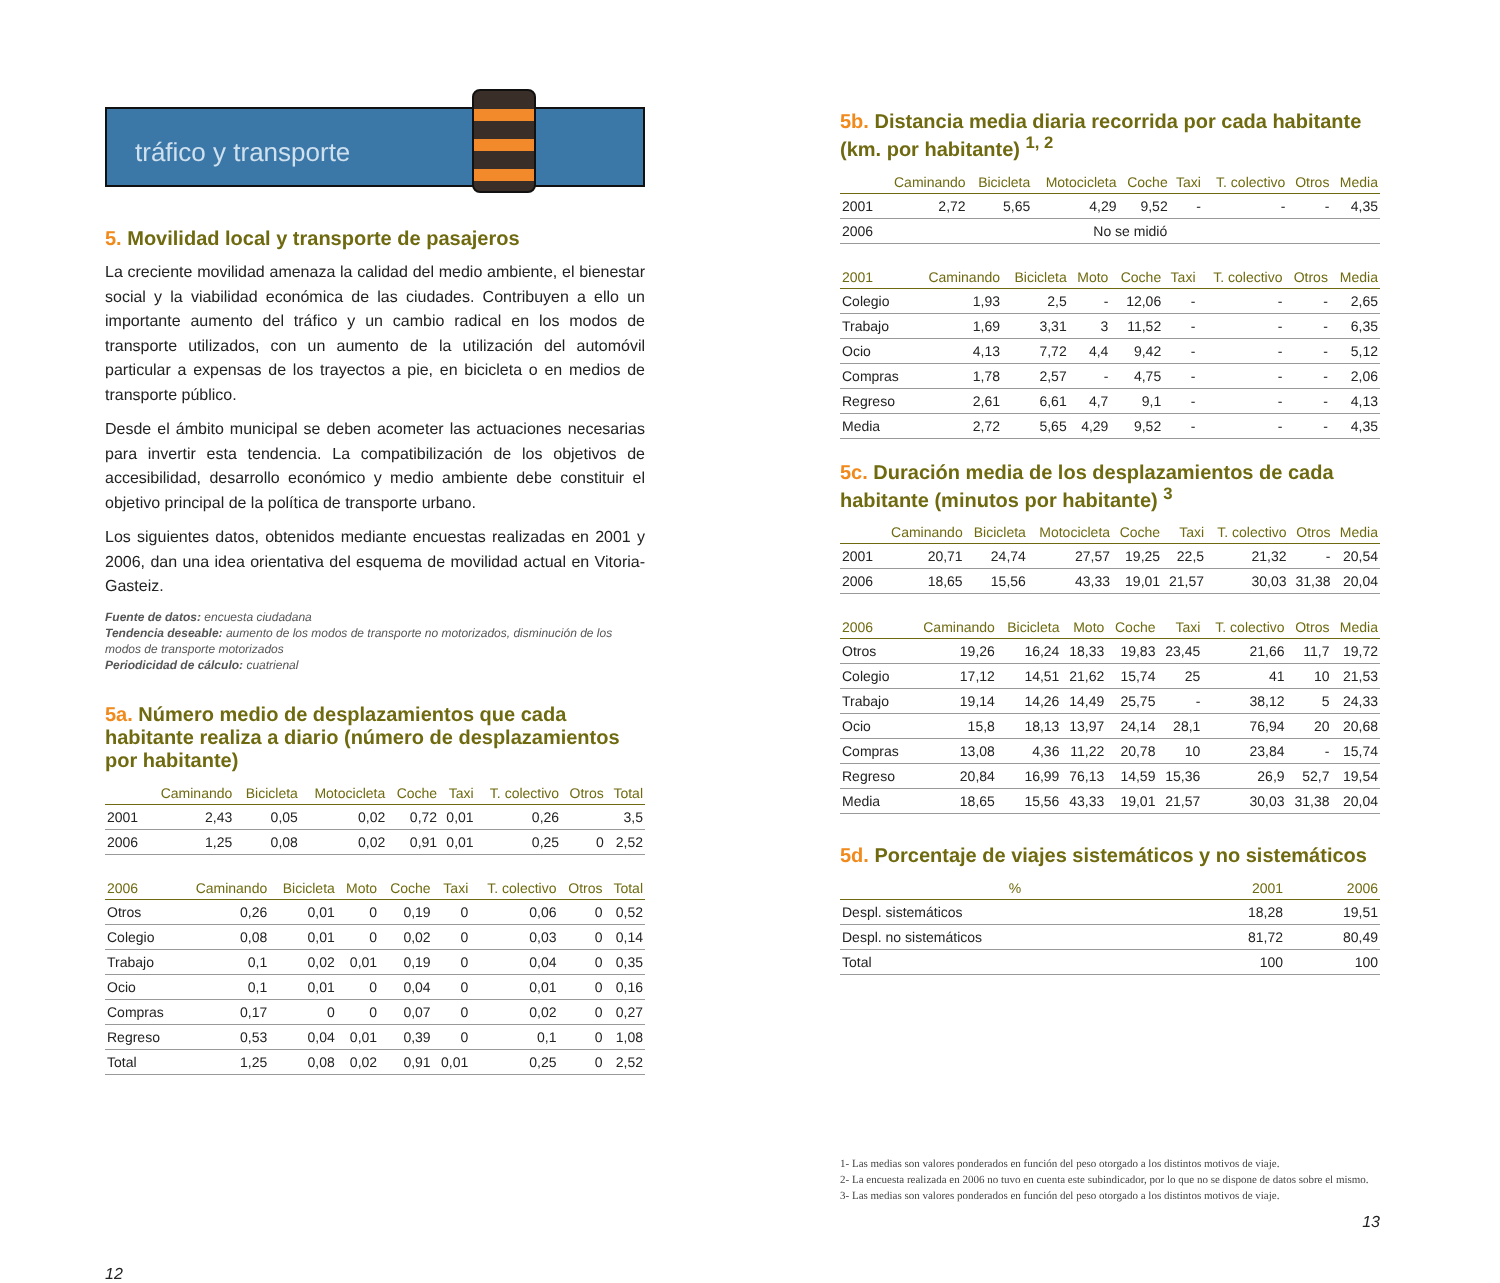tráfico y transporte
5. Movilidad local y transporte de pasajeros
La creciente movilidad amenaza la calidad del medio ambiente, el bienestar social y la viabilidad económica de las ciudades. Contribuyen a ello un importante aumento del tráfico y un cambio radical en los modos de transporte utilizados, con un aumento de la utilización del automóvil particular a expensas de los trayectos a pie, en bicicleta o en medios de transporte público.
Desde el ámbito municipal se deben acometer las actuaciones necesarias para invertir esta tendencia. La compatibilización de los objetivos de accesibilidad, desarrollo económico y medio ambiente debe constituir el objetivo principal de la política de transporte urbano.
Los siguientes datos, obtenidos mediante encuestas realizadas en 2001 y 2006, dan una idea orientativa del esquema de movilidad actual en Vitoria-Gasteiz.
Fuente de datos: encuesta ciudadana
Tendencia deseable: aumento de los modos de transporte no motorizados, disminución de los modos de transporte motorizados
Periodicidad de cálculo: cuatrienal
5a. Número medio de desplazamientos que cada habitante realiza a diario (número de desplazamientos por habitante)
| | Caminando | Bicicleta | Motocicleta | Coche | Taxi | T. colectivo | Otros | Total |
| --- | --- | --- | --- | --- | --- | --- | --- | --- |
| 2001 | 2,43 | 0,05 | 0,02 | 0,72 | 0,01 | 0,26 | | 3,5 |
| 2006 | 1,25 | 0,08 | 0,02 | 0,91 | 0,01 | 0,25 | 0 | 2,52 |
| 2006 | Caminando | Bicicleta | Moto | Coche | Taxi | T. colectivo | Otros | Total |
| --- | --- | --- | --- | --- | --- | --- | --- | --- |
| Otros | 0,26 | 0,01 | 0 | 0,19 | 0 | 0,06 | 0 | 0,52 |
| Colegio | 0,08 | 0,01 | 0 | 0,02 | 0 | 0,03 | 0 | 0,14 |
| Trabajo | 0,1 | 0,02 | 0,01 | 0,19 | 0 | 0,04 | 0 | 0,35 |
| Ocio | 0,1 | 0,01 | 0 | 0,04 | 0 | 0,01 | 0 | 0,16 |
| Compras | 0,17 | 0 | 0 | 0,07 | 0 | 0,02 | 0 | 0,27 |
| Regreso | 0,53 | 0,04 | 0,01 | 0,39 | 0 | 0,1 | 0 | 1,08 |
| Total | 1,25 | 0,08 | 0,02 | 0,91 | 0,01 | 0,25 | 0 | 2,52 |
12
5b. Distancia media diaria recorrida por cada habitante (km. por habitante) <sup>1, 2</sup>
| | Caminando | Bicicleta | Motocicleta | Coche | Taxi | T. colectivo | Otros | Media |
| --- | --- | --- | --- | --- | --- | --- | --- | --- |
| 2001 | 2,72 | 5,65 | 4,29 | 9,52 | - | - | - | 4,35 |
| 2006 | No se midió | | | | | | | |
| 2001 | Caminando | Bicicleta | Moto | Coche | Taxi | T. colectivo | Otros | Media |
| --- | --- | --- | --- | --- | --- | --- | --- | --- |
| Colegio | 1,93 | 2,5 | - | 12,06 | - | - | - | 2,65 |
| Trabajo | 1,69 | 3,31 | 3 | 11,52 | - | - | - | 6,35 |
| Ocio | 4,13 | 7,72 | 4,4 | 9,42 | - | - | - | 5,12 |
| Compras | 1,78 | 2,57 | - | 4,75 | - | - | - | 2,06 |
| Regreso | 2,61 | 6,61 | 4,7 | 9,1 | - | - | - | 4,13 |
| Media | 2,72 | 5,65 | 4,29 | 9,52 | - | - | - | 4,35 |
5c. Duración media de los desplazamientos de cada habitante (minutos por habitante) <sup>3</sup>
| | Caminando | Bicicleta | Motocicleta | Coche | Taxi | T. colectivo | Otros | Media |
| --- | --- | --- | --- | --- | --- | --- | --- | --- |
| 2001 | 20,71 | 24,74 | 27,57 | 19,25 | 22,5 | 21,32 | - | 20,54 |
| 2006 | 18,65 | 15,56 | 43,33 | 19,01 | 21,57 | 30,03 | 31,38 | 20,04 |
| 2006 | Caminando | Bicicleta | Moto | Coche | Taxi | T. colectivo | Otros | Media |
| --- | --- | --- | --- | --- | --- | --- | --- | --- |
| Otros | 19,26 | 16,24 | 18,33 | 19,83 | 23,45 | 21,66 | 11,7 | 19,72 |
| Colegio | 17,12 | 14,51 | 21,62 | 15,74 | 25 | 41 | 10 | 21,53 |
| Trabajo | 19,14 | 14,26 | 14,49 | 25,75 | - | 38,12 | 5 | 24,33 |
| Ocio | 15,8 | 18,13 | 13,97 | 24,14 | 28,1 | 76,94 | 20 | 20,68 |
| Compras | 13,08 | 4,36 | 11,22 | 20,78 | 10 | 23,84 | - | 15,74 |
| Regreso | 20,84 | 16,99 | 76,13 | 14,59 | 15,36 | 26,9 | 52,7 | 19,54 |
| Media | 18,65 | 15,56 | 43,33 | 19,01 | 21,57 | 30,03 | 31,38 | 20,04 |
5d. Porcentaje de viajes sistemáticos y no sistemáticos
| % | 2001 | 2006 |
| --- | --- | --- |
| Despl. sistemáticos | 18,28 | 19,51 |
| Despl. no sistemáticos | 81,72 | 80,49 |
| Total | 100 | 100 |
1- Las medias son valores ponderados en función del peso otorgado a los distintos motivos de viaje.
2- La encuesta realizada en 2006 no tuvo en cuenta este subindicador, por lo que no se dispone de datos sobre el mismo.
3- Las medias son valores ponderados en función del peso otorgado a los distintos motivos de viaje.
13